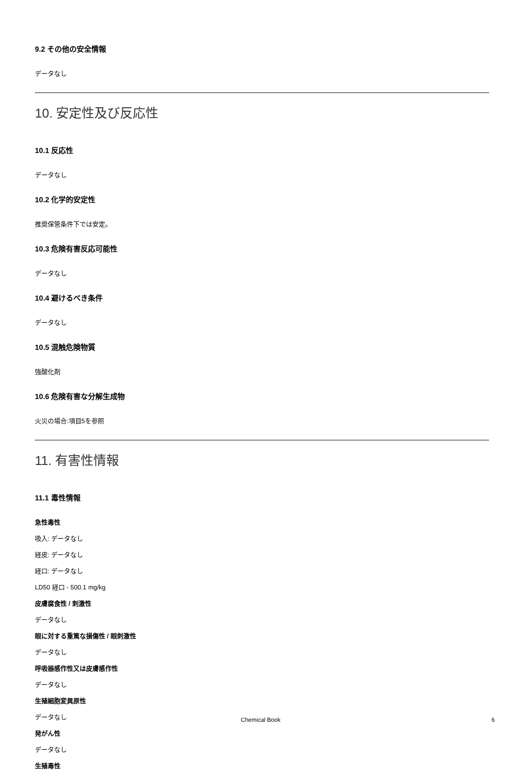9.2 その他の安全情報
データなし
10. 安定性及び反応性
10.1 反応性
データなし
10.2 化学的安定性
推奨保管条件下では安定。
10.3 危険有害反応可能性
データなし
10.4 避けるべき条件
データなし
10.5 混触危険物質
強酸化剤
10.6 危険有害な分解生成物
火災の場合:項目5を参照
11. 有害性情報
11.1 毒性情報
急性毒性
吸入: データなし
経皮: データなし
経口: データなし
LD50 経口 - 500.1 mg/kg
皮膚腐食性 / 刺激性
データなし
眼に対する重篤な損傷性 / 眼刺激性
データなし
呼吸器感作性又は皮膚感作性
データなし
生殖細胞変異原性
データなし
発がん性
データなし
生殖毒性
Chemical Book 6